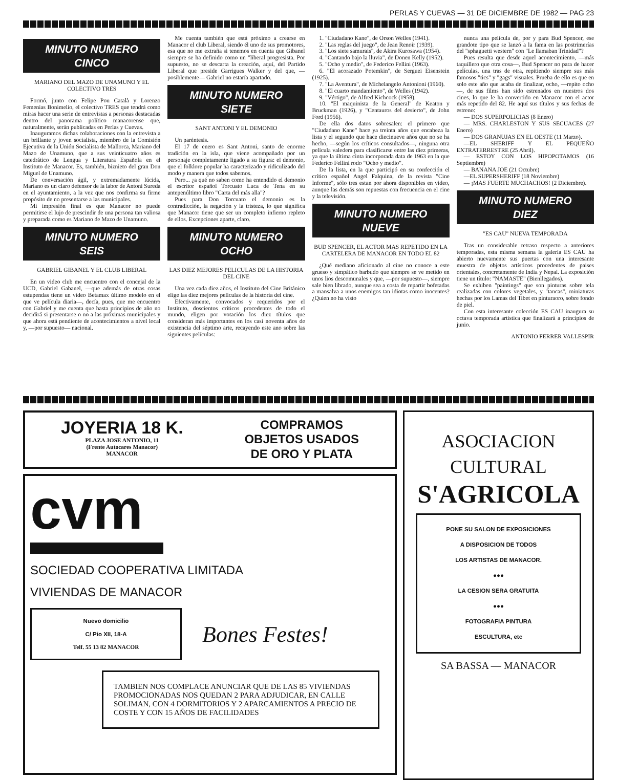PERLAS Y CUEVAS — 31 DE DICIEMBRE DE 1982 — PAG 23
MINUTO NUMERO
CINCO
MARIANO DEL MAZO DE UNAMUNO Y EL COLECTIVO TRES
Formó, junto con Felipe Pou Català y Lorenzo Femenias Bonimelio, el colectivo TRES que tendrá como miras hacer una serie de entrevistas a personas destacadas dentro del panorama político manacorense que, naturalmente, serán publicadas en Perlas y Cuevas.
Inauguramos dichas colaboraciones con la entrevista a un brillante y joven socialista, miembro de la Comisión Ejecutiva de la Unión Socialista de Mallorca, Mariano del Mazo de Unamuno, que a sus veinticuatro años es catedrático de Lengua y Literatura Española en el Instituto de Manacor. Es, también, biznieto del gran Don Miguel de Unamuno.
De conversación ágil, y extremadamente lúcida, Mariano es un claro defensor de la labor de Antoni Sureda en el ayuntamiento, a la vez que nos confirma su firme propósito de no presentarse a las municipales.
Mi impresión final es que Manacor no puede permitirse el lujo de prescindir de una persona tan valiosa y preparada como es Mariano de Mazo de Unamuno.
MINUTO NUMERO
SEIS
GABRIEL GIBANEL Y EL CLUB LIBERAL
En un video club me encuentro con el concejal de la UCD, Gabriel Gabanel, —que además de otras cosas estupendas tiene un video Betamax último modelo en el que ve película diaria—, decía, pues, que me encuentro con Gabriel y me cuenta que hasta principios de año no decidirá si presentarse o no a las próximas municipales y que ahora está pendiente de acontecimientos a nivel local y, —por supuesto— nacional.
Me cuenta también que está próximo a crearse en Manacor el club Liberal, siendo él uno de sus promotores, esa que no me extraña si tenemos en cuenta que Gibanel siempre se ha definido como un "liberal progresista. Por supuesto, no se descarta la creación, aquí, del Partido Liberal que preside Garrigues Walker y del que, —posiblemente— Gabriel no estaría apartado.
MINUTO NUMERO
SIETE
SANT ANTONI Y EL DEMONIO
Un paréntesis.
El 17 de enero es Sant Antoni, santo de enorme tradición en la isla, que viene acompañado por un personaje completamente ligado a su figura: el demonio, que el folklore popular ha caracterizado y ridiculizado del modo y manera que todos sabemos.
Pero... ¿a qué no saben como ha entendido el demonio el escritor español Torcuato Luca de Tena en su antepenúltimo libro "Carta del más alla"?
Pues para Don Torcuato el demonio es la contradicción, la negación y la tristeza, lo que significa que Manacor tiene que ser un completo infierno repleto de ellos. Excepciones aparte, claro.
MINUTO NUMERO
OCHO
LAS DIEZ MEJORES PELICULAS DE LA HISTORIA DEL CINE
Una vez cada diez años, el Instituto del Cine Británico elige las diez mejores películas de la historia del cine.
Efectivamente, convocados y requeridos por el Instituto, doscientos críticos procedentes de todo el mundo, eligen por votación los diez títulos que consideran más importantes en los casi noventa años de existencia del séptimo arte, recayendo este ano sobre las siguientes películas:
1. "Ciudadano Kane", de Orson Welles (1941).
2. "Las reglas del juego", de Jean Renoir (1939).
3. "Los siete samurais", de Akira Kurosawa (1954).
4. "Cantando bajo la lluvia", de Donen Kelly (1952).
5. "Ocho y medio", de Federico Fellini (1963).
6. "El acorazado Potemkin", de Serguei Eisenstein (1925).
7. "La Aventura", de Michelangelo Antonioni (1960).
8. "El cuarto mandamiento", de Welles (1942).
9. "Vértigo", de Alfred Kichcock (1958).
10. "El maquinista de la General" de Keaton y Bruckman (1926), y "Centauros del desierto", de John Ford (1956).
De ella dos datos sobresalen: el primero que "Ciudadano Kane" hace ya treinta años que encabeza la lista y el segundo que hace diecinueve años que no se ha hecho, —según los críticos consultados—, ninguna otra película valedera para clasificarse entre las diez primeras, ya que la última cinta incorporada data de 1963 en la que Federico Fellini rodo "Ocho y medio".
De la lista, en la que participó en su confección el crítico español Angel Falquina, de la revista "Cine Informe", sólo tres estan por ahora disponibles en video, aunque las demás son repuestas con frecuencia en el cine y la televisión.
MINUTO NUMERO
NUEVE
BUD SPENCER, EL ACTOR MAS REPETIDO EN LA CARTELERA DE MANACOR EN TODO EL 82
¿Qué mediano aficionado al cine no conoce a este grueso y simpático barbudo que siempre se ve metido en unos lios descomunales y que, —por supuesto—, siempre sale bien librado, aunque sea a costa de repartir bofetadas a mansalva a unos enemigos tan idiotas como inocentes? ¿Quien no ha visto
nunca una película de, por y para Bud Spencer, ese grandote tipo que se lanzó a la fama en las postrimerías del "sphaguetti western" con "Le llamaban Trinidad"?
Pues resulta que desde aquel acontecimiento, —más taquillero que otra cosa—, Bud Spencer no para de hacer películas, una tras de otra, repitiendo siempre sus más famosos "tics" y "gags" visuales. Prueba de ello es que en solo este año que acaba de finalizar, ocho, —repito ocho—, de sus films han sido estrenados en nuestros dos cines, lo que le ha convertido en Manacor con el actor más repetido del 82. He aquí sus títulos y sus fechas de estreno:
— DOS SUPERPOLICIAS (8 Enero)
— MRS. CHARLESTON Y SUS SECUACES (27 Enero)
— DOS GRANUJAS EN EL OESTE (11 Marzo).
—EL SHERIFF Y EL PEQUEÑO EXTRATERRESTRE (25 Abril).
— ESTOY CON LOS HIPOPOTAMOS (16 Septiembre)
— BANANA JOE (21 Octubre)
—EL SUPERSHERIFF (18 Noviembre)
— ¡MAS FUERTE MUCHACHOS! (2 Diciembre).
MINUTO NUMERO
DIEZ
"ES CAU" NUEVA TEMPORADA
Tras un considerable retraso respecto a anteriores temporadas, esta misma semana la galería ES CAU ha abierto nuevamente sus puertas con una interesante muestra de objetos artísticos procedentes de paises orientales, concretamente de India y Nepal. La exposición tiene un título: "NAMASTE" (Bienllegados).
Se exhiben "paintings" que son pinturas sobre tela realizadas con colores vegetales, y "tancas", miniaturas hechas por los Lamas del Tibet en pinturaoro, sobre fondo de piel.
Con esta interesante colección ES CAU inaugura su octava temporada artística que finalizará a principios de junio.
ANTONIO FERRER VALLESPIR
JOYERIA 18 K.
PLAZA JOSE ANTONIO, 11
(Frente Autocares Manacor)
MANACOR
COMPRAMOS
OBJETOS USADOS
DE ORO Y PLATA
cvm
SOCIEDAD COOPERATIVA LIMITADA
VIVIENDAS DE MANACOR
Nuevo domicilio
C/ Pio XII, 18-A
Telf. 55 13 82 MANACOR
Bones Festes!
TAMBIEN NOS COMPLACE ANUNCIAR QUE DE LAS 85 VIVIENDAS PROMOCIONADAS NOS QUEDAN 2 PARA ADJUDICAR, EN CALLE SOLIMAN, CON 4 DORMITORIOS Y 2 APARCAMIENTOS A PRECIO DE COSTE Y CON 15 AÑOS DE FACILIDADES
ASOCIACION
CULTURAL
S'AGRICOLA
PONE SU SALON DE EXPOSICIONES
A DISPOSICION DE TODOS
LOS ARTISTAS DE MANACOR.
●●●
LA CESION SERA GRATUITA
●●●
FOTOGRAFIA PINTURA
ESCULTURA, etc
SA BASSA — MANACOR